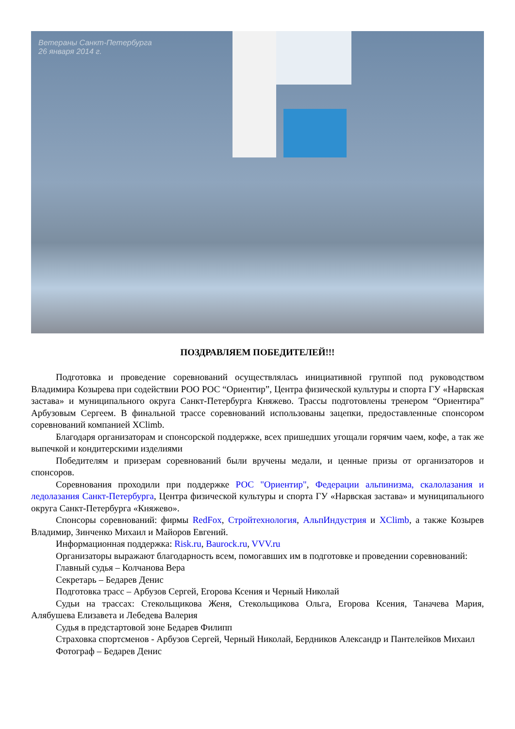Ветераны Санкт-Петербурга
26 января 2014 г.
ПОЗДРАВЛЯЕМ ПОБЕДИТЕЛЕЙ!!!
Подготовка и проведение соревнований осуществлялась инициативной группой под руководством Владимира Козырева при содействии РОО РОС “Ориентир”, Центра физической культуры и спорта ГУ «Нарвская застава» и муниципального округа Санкт-Петербурга Княжево. Трассы подготовлены тренером “Ориентира” Арбузовым Сергеем. В финальной трассе соревнований использованы зацепки, предоставленные спонсором соревнований компанией XClimb.
Благодаря организаторам и спонсорской поддержке, всех пришедших угощали горячим чаем, кофе, а так же выпечкой и кондитерскими изделиями
Победителям и призерам соревнований были вручены медали, и ценные призы от организаторов и спонсоров.
Соревнования проходили при поддержке РОС "Ориентир", Федерации альпинизма, скалолазания и ледолазания Санкт-Петербурга, Центра физической культуры и спорта ГУ «Нарвская застава» и муниципального округа Санкт-Петербурга «Княжево».
Спонсоры соревнований: фирмы RedFox, Стройтехнология, АльпИндустрия и XClimb, а также Козырев Владимир, Зинченко Михаил и Майоров Евгений.
Информационная поддержка: Risk.ru, Baurock.ru, VVV.ru
Организаторы выражают благодарность всем, помогавших им в подготовке и проведении соревнований:
Главный судья – Колчанова Вера
Секретарь – Бедарев Денис
Подготовка трасс – Арбузов Сергей, Егорова Ксения и Черный Николай
Судьи на трассах: Стекольщикова Женя, Стекольщикова Ольга, Егорова Ксения, Таначева Мария, Алябушева Елизавета и Лебедева Валерия
Судья в предстартовой зоне Бедарев Филипп
Страховка спортсменов - Арбузов Сергей, Черный Николай, Бердников Александр и Пантелейков Михаил
Фотограф – Бедарев Денис